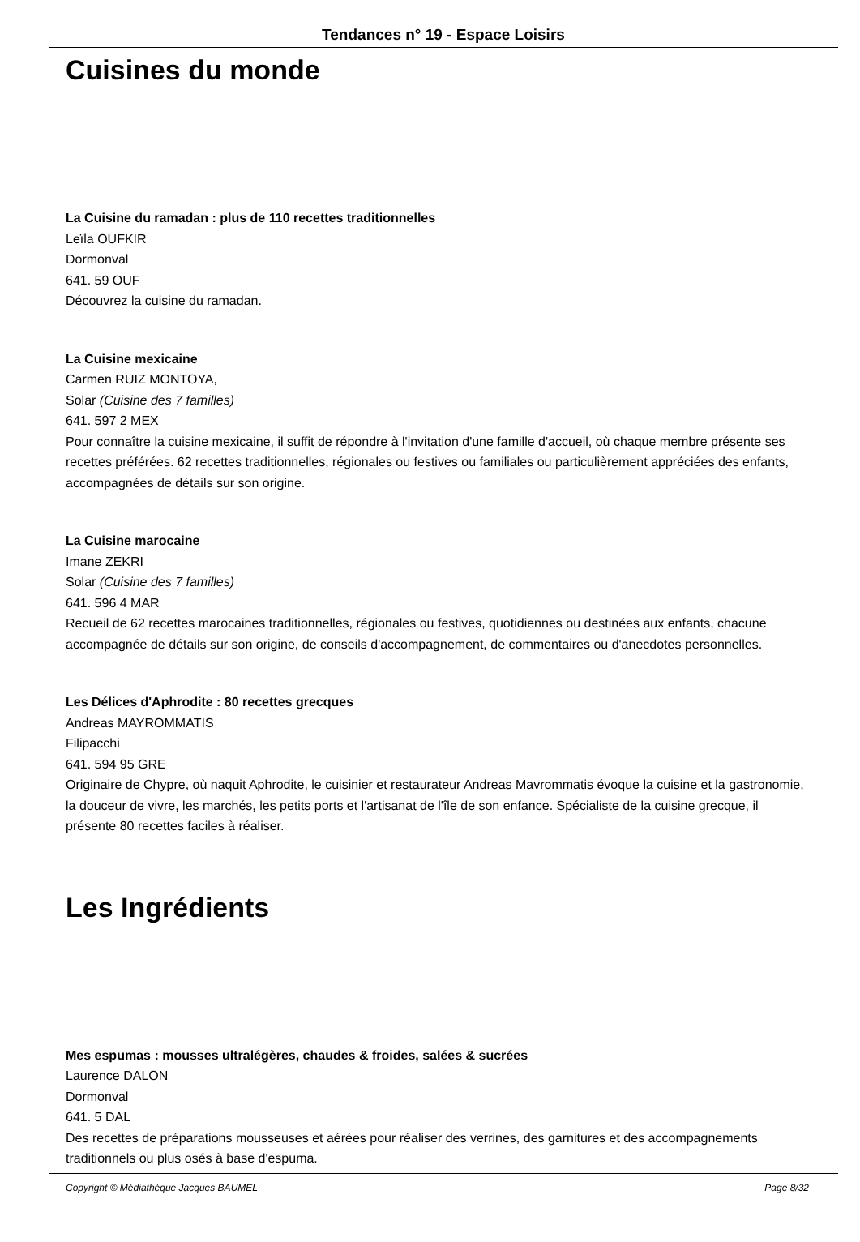Tendances n° 19 - Espace Loisirs
Cuisines du monde
La Cuisine du ramadan : plus de 110 recettes traditionnelles
Leïla OUFKIR
Dormonval
641. 59 OUF
Découvrez la cuisine du ramadan.
La Cuisine mexicaine
Carmen RUIZ MONTOYA,
Solar (Cuisine des 7 familles)
641. 597 2 MEX
Pour connaître la cuisine mexicaine, il suffit de répondre à l'invitation d'une famille d'accueil, où chaque membre présente ses recettes préférées. 62 recettes traditionnelles, régionales ou festives ou familiales ou particulièrement appréciées des enfants, accompagnées de détails sur son origine.
La Cuisine marocaine
Imane ZEKRI
Solar (Cuisine des 7 familles)
641. 596 4 MAR
Recueil de 62 recettes marocaines traditionnelles, régionales ou festives, quotidiennes ou destinées aux enfants, chacune accompagnée de détails sur son origine, de conseils d'accompagnement, de commentaires ou d'anecdotes personnelles.
Les Délices d'Aphrodite : 80 recettes grecques
Andreas MAYROMMATIS
Filipacchi
641. 594 95 GRE
Originaire de Chypre, où naquit Aphrodite, le cuisinier et restaurateur Andreas Mavrommatis évoque la cuisine et la gastronomie, la douceur de vivre, les marchés, les petits ports et l'artisanat de l'île de son enfance. Spécialiste de la cuisine grecque, il présente 80 recettes faciles à réaliser.
Les Ingrédients
Mes espumas : mousses ultralégères, chaudes & froides, salées & sucrées
Laurence DALON
Dormonval
641. 5 DAL
Des recettes de préparations mousseuses et aérées pour réaliser des verrines, des garnitures et des accompagnements traditionnels ou plus osés à base d'espuma.
Copyright © Médiathèque Jacques BAUMEL Page 8/32